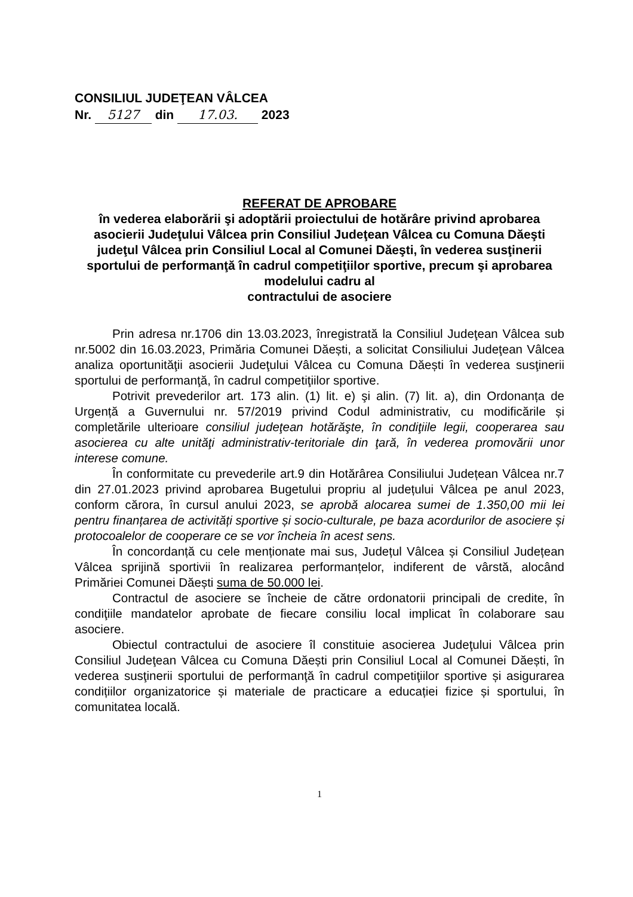CONSILIUL JUDEŢEAN VÂLCEA
Nr. 5127 din 17.03. 2023
REFERAT DE APROBARE
în vederea elaborării şi adoptării proiectului de hotărâre privind aprobarea asocierii Judeţului Vâlcea prin Consiliul Judeţean Vâlcea cu Comuna Dăeşti judeţul Vâlcea prin Consiliul Local al Comunei Dăeşti, în vederea susţinerii sportului de performanţă în cadrul competiţiilor sportive, precum şi aprobarea modelului cadru al
contractului de asociere
Prin adresa nr.1706 din 13.03.2023, înregistrată la Consiliul Judeţean Vâlcea sub nr.5002 din 16.03.2023, Primăria Comunei Dăești, a solicitat Consiliului Judeţean Vâlcea analiza oportunităţii asocierii Judeţului Vâlcea cu Comuna Dăești în vederea susţinerii sportului de performanţă, în cadrul competiţiilor sportive.
Potrivit prevederilor art. 173 alin. (1) lit. e) şi alin. (7) lit. a), din Ordonanța de Urgență a Guvernului nr. 57/2019 privind Codul administrativ, cu modificările și completările ulterioare consiliul judeţean hotărăşte, în condiţiile legii, cooperarea sau asocierea cu alte unităţi administrativ-teritoriale din ţară, în vederea promovării unor interese comune.
În conformitate cu prevederile art.9 din Hotărârea Consiliului Județean Vâlcea nr.7 din 27.01.2023 privind aprobarea Bugetului propriu al județului Vâlcea pe anul 2023, conform cărora, în cursul anului 2023, se aprobă alocarea sumei de 1.350,00 mii lei pentru finanțarea de activități sportive și socio-culturale, pe baza acordurilor de asociere și protocoalelor de cooperare ce se vor încheia în acest sens.
În concordanță cu cele menționate mai sus, Județul Vâlcea și Consiliul Județean Vâlcea sprijină sportivii în realizarea performanțelor, indiferent de vârstă, alocând Primăriei Comunei Dăești suma de 50.000 lei.
Contractul de asociere se încheie de către ordonatorii principali de credite, în condiţiile mandatelor aprobate de fiecare consiliu local implicat în colaborare sau asociere.
Obiectul contractului de asociere îl constituie asocierea Judeţului Vâlcea prin Consiliul Judeţean Vâlcea cu Comuna Dăești prin Consiliul Local al Comunei Dăești, în vederea susţinerii sportului de performanţă în cadrul competiţiilor sportive și asigurarea condițiilor organizatorice și materiale de practicare a educației fizice și sportului, în comunitatea locală.
1